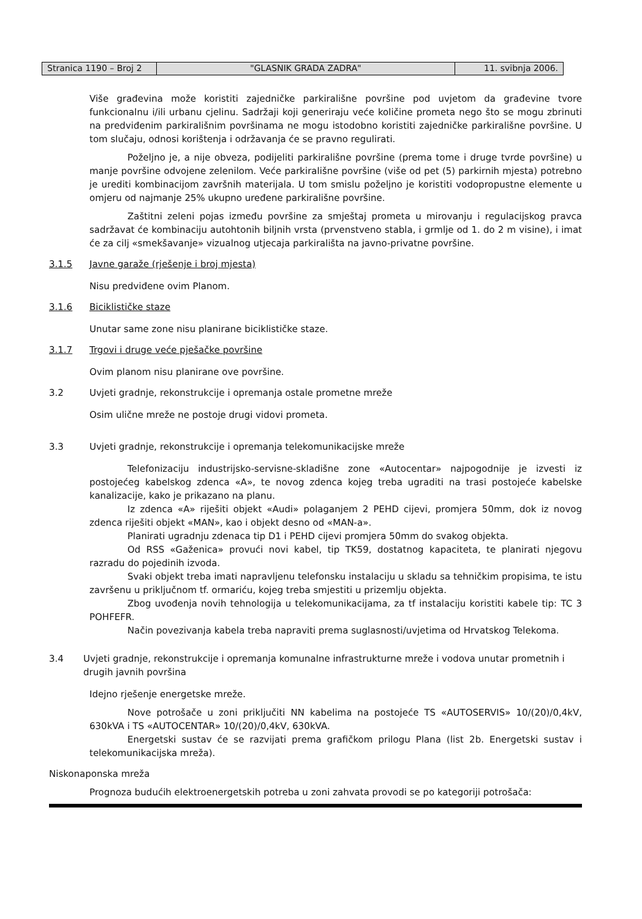Stranica 1190 – Broj 2
"GLASNIK GRADA ZADRA" 11. svibnja 2006.
Više građevina može koristiti zajedničke parkirališne površine pod uvjetom da građevine tvore funkcionalnu i/ili urbanu cjelinu. Sadržaji koji generiraju veće količine prometa nego što se mogu zbrinuti na predviđenim parkirališnim površinama ne mogu istodobno koristiti zajedničke parkirališne površine. U tom slučaju, odnosi korištenja i održavanja će se pravno regulirati.
Poželjno je, a nije obveza, podijeliti parkirališne površine (prema tome i druge tvrde površine) u manje površine odvojene zelenilom. Veće parkirališne površine (više od pet (5) parkirnih mjesta) potrebno je urediti kombinacijom završnih materijala. U tom smislu poželjno je koristiti vodopropustne elemente u omjeru od najmanje 25% ukupno uređene parkirališne površine.
Zaštitni zeleni pojas između površine za smještaj prometa u mirovanju i regulacijskog pravca sadržavat će kombinaciju autohtonih biljnih vrsta (prvenstveno stabla, i grmlje od 1. do 2 m visine), i imat će za cilj «smekšavanje» vizualnog utjecaja parkirališta na javno-privatne površine.
3.1.5 Javne garaže (rješenje i broj mjesta)
Nisu predviđene ovim Planom.
3.1.6 Biciklističke staze
Unutar same zone nisu planirane biciklističke staze.
3.1.7 Trgovi i druge veće pješačke površine
Ovim planom nisu planirane ove površine.
3.2 Uvjeti gradnje, rekonstrukcije i opremanja ostale prometne mreže
Osim ulične mreže ne postoje drugi vidovi prometa.
3.3 Uvjeti gradnje, rekonstrukcije i opremanja telekomunikacijske mreže
Telefonizaciju industrijsko-servisne-skladišne zone «Autocentar» najpogodnije je izvesti iz postojećeg kabelskog zdenca «A», te novog zdenca kojeg treba ugraditi na trasi postojeće kabelske kanalizacije, kako je prikazano na planu.
Iz zdenca «A» riješiti objekt «Audi» polaganjem 2 PEHD cijevi, promjera 50mm, dok iz novog zdenca riješiti objekt «MAN», kao i objekt desno od «MAN-a».
Planirati ugradnju zdenaca tip D1 i PEHD cijevi promjera 50mm do svakog objekta.
Od RSS «Gaženica» provući novi kabel, tip TK59, dostatnog kapaciteta, te planirati njegovu razradu do pojedinih izvoda.
Svaki objekt treba imati napravljenu telefonsku instalaciju u skladu sa tehničkim propisima, te istu završenu u priključnom tf. ormariću, kojeg treba smjestiti u prizemlju objekta.
Zbog uvođenja novih tehnologija u telekomunikacijama, za tf instalaciju koristiti kabele tip: TC 3 POHFEFR.
Način povezivanja kabela treba napraviti prema suglasnosti/uvjetima od Hrvatskog Telekoma.
3.4 Uvjeti gradnje, rekonstrukcije i opremanja komunalne infrastrukturne mreže i vodova unutar prometnih i drugih javnih površina
Idejno rješenje energetske mreže.
Nove potrošače u zoni priključiti NN kabelima na postojeće TS «AUTOSERVIS» 10/(20)/0,4kV, 630kVA i TS «AUTOCENTAR» 10/(20)/0,4kV, 630kVA.
Energetski sustav će se razvijati prema grafičkom prilogu Plana (list 2b. Energetski sustav i telekomunikacijska mreža).
Niskonaponska mreža
Prognoza budućih elektroenergetskih potreba u zoni zahvata provodi se po kategoriji potrošača: